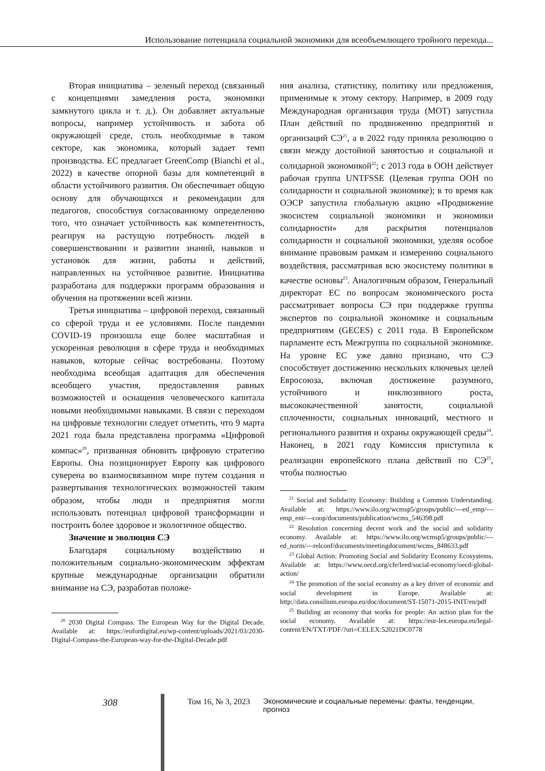Использование потенциала социальной экономики для всеобъемлющего тройного перехода...
Вторая инициатива – зеленый переход (связанный с концепциями замедления роста, экономики замкнутого цикла и т. д.). Он добавляет актуальные вопросы, например устойчивость и забота об окружающей среде, столь необходимые в таком секторе, как экономика, который задает темп производства. ЕС предлагает GreenComp (Bianchi et al., 2022) в качестве опорной базы для компетенций в области устойчивого развития. Он обеспечивает общую основу для обучающихся и рекомендации для педагогов, способствуя согласованному определению того, что означает устойчивость как компетентность, реагируя на растущую потребность людей в совершенствовании и развитии знаний, навыков и установок для жизни, работы и действий, направленных на устойчивое развитие. Инициатива разработана для поддержки программ образования и обучения на протяжении всей жизни.
Третья инициатива – цифровой переход, связанный со сферой труда и ее условиями. После пандемии COVID-19 произошла еще более масштабная и ускоренная революция в сфере труда и необходимых навыков, которые сейчас востребованы. Поэтому необходима всеобщая адаптация для обеспечения всеобщего участия, предоставления равных возможностей и оснащения человеческого капитала новыми необходимыми навыками. В связи с переходом на цифровые технологии следует отметить, что 9 марта 2021 года была представлена программа «Цифровой компас»<sup>20</sup>, призванная обновить цифровую стратегию Европы. Она позиционирует Европу как цифрового суверена во взаимосвязанном мире путем создания и развертывания технологических возможностей таким образом, чтобы люди и предприятия могли использовать потенциал цифровой трансформации и построить более здоровое и экологичное общество.
Значение и эволюция СЭ
Благодаря социальному воздействию и положительным социально-экономическим эффектам крупные международные организации обратили внимание на СЭ, разработав положе-
<sup>20</sup> 2030 Digital Compass. The European Way for the Digital Decade. Available at: https://eufordigital.eu/wp-content/uploads/2021/03/2030-Digital-Compass-the-European-way-for-the-Digital-Decade.pdf
ния анализа, статистику, политику или предложения, применимые к этому сектору. Например, в 2009 году Международная организация труда (МОТ) запустила План действий по продвижению предприятий и организаций СЭ<sup>21</sup>, а в 2022 году приняла резолюцию о связи между достойной занятостью и социальной и солидарной экономикой<sup>22</sup>; с 2013 года в ООН действует рабочая группа UNTFSSE (Целевая группа ООН по солидарности и социальной экономике); в то время как ОЭСР запустила глобальную акцию «Продвижение экосистем социальной экономики и экономики солидарности» для раскрытия потенциалов солидарности и социальной экономики, уделяя особое внимание правовым рамкам и измерению социального воздействия, рассматривая всю экосистему политики в качестве основы<sup>23</sup>. Аналогичным образом, Генеральный директорат ЕС по вопросам экономического роста рассматривает вопросы СЭ при поддержке группы экспертов по социальной экономике и социальным предприятиям (GECES) с 2011 года. В Европейском парламенте есть Межгруппа по социальной экономике. На уровне ЕС уже давно признано, что СЭ способствует достижению нескольких ключевых целей Евросоюза, включая достижение разумного, устойчивого и инклюзивного роста, высококачественной занятости, социальной сплоченности, социальных инноваций, местного и регионального развития и охраны окружающей среды<sup>24</sup>. Наконец, в 2021 году Комиссия приступила к реализации европейского плана действий по СЭ<sup>25</sup>, чтобы полностью
<sup>21</sup> Social and Solidarity Economy: Building a Common Understanding. Available at: https://www.ilo.org/wcmsp5/groups/public/---ed_emp/---emp_ent/---coop/documents/publication/wcms_546398.pdf
<sup>22</sup> Resolution concerning decent work and the social and solidarity economy. Available at: https://www.ilo.org/wcmsp5/groups/public/---ed_norm/---relconf/documents/meetingdocument/wcms_848633.pdf
<sup>23</sup> Global Action: Promoting Social and Solidarity Economy Ecosystems. Available at: https://www.oecd.org/cfe/leed/social-economy/oecd-global-action/
<sup>24</sup> The promotion of the social economy as a key driver of economic and social development in Europe. Available at: http://data.consilium.europa.eu/doc/document/ST-15071-2015-INIT/en/pdf
<sup>25</sup> Building an economy that works for people: An action plan for the social economy. Available at: https://eur-lex.europa.eu/legal-content/EN/TXT/PDF/?uri=CELEX:52021DC0778
308 Том 16, № 3, 2023 Экономические и социальные перемены: факты, тенденции, прогноз